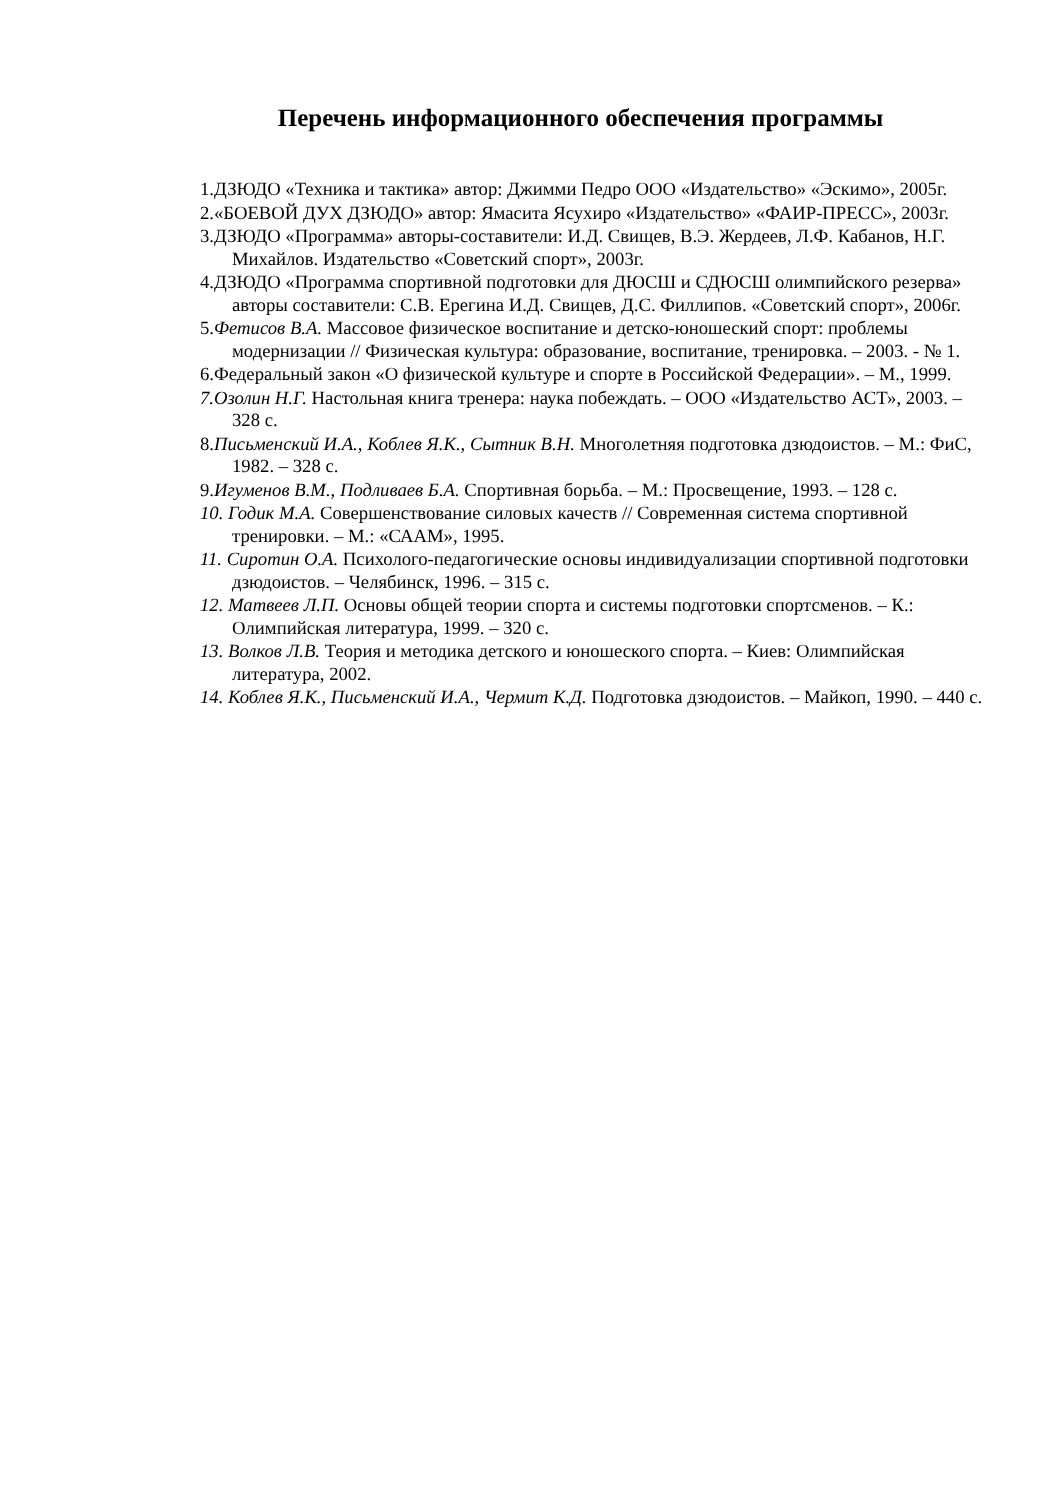Перечень информационного обеспечения программы
1.ДЗЮДО «Техника и тактика» автор: Джимми Педро ООО «Издательство» «Эскимо», 2005г.
2.«БОЕВОЙ ДУХ ДЗЮДО» автор: Ямасита Ясухиро «Издательство» «ФАИР-ПРЕСС», 2003г.
3.ДЗЮДО «Программа» авторы-составители: И.Д. Свищев, В.Э. Жердеев, Л.Ф. Кабанов, Н.Г. Михайлов. Издательство «Советский спорт», 2003г.
4.ДЗЮДО «Программа спортивной подготовки для ДЮСШ и СДЮСШ олимпийского резерва» авторы составители: С.В. Ерегина И.Д. Свищев, Д.С. Филлипов. «Советский спорт», 2006г.
5.Фетисов В.А. Массовое физическое воспитание и детско-юношеский спорт: проблемы модернизации // Физическая культура: образование, воспитание, тренировка. – 2003. - № 1.
6.Федеральный закон «О физической культуре и спорте в Российской Федерации». – М., 1999.
7.Озолин Н.Г. Настольная книга тренера: наука побеждать. – ООО «Издательство АСТ», 2003. – 328 с.
8.Письменский И.А., Коблев Я.К., Сытник В.Н. Многолетняя подготовка дзюдоистов. – М.: ФиС, 1982. – 328 с.
9.Игуменов В.М., Подливаев Б.А. Спортивная борьба. – М.: Просвещение, 1993. – 128 с.
10. Годик М.А. Совершенствование силовых качеств // Современная система спортивной тренировки. – М.: «СААМ», 1995.
11. Сиротин О.А. Психолого-педагогические основы индивидуализации спортивной подготовки дзюдоистов. – Челябинск, 1996. – 315 с.
12. Матвеев Л.П. Основы общей теории спорта и системы подготовки спортсменов. – К.: Олимпийская литература, 1999. – 320 с.
13. Волков Л.В. Теория и методика детского и юношеского спорта. – Киев: Олимпийская литература, 2002.
14. Коблев Я.К., Письменский И.А., Чермит К.Д. Подготовка дзюдоистов. – Майкоп, 1990. – 440 с.